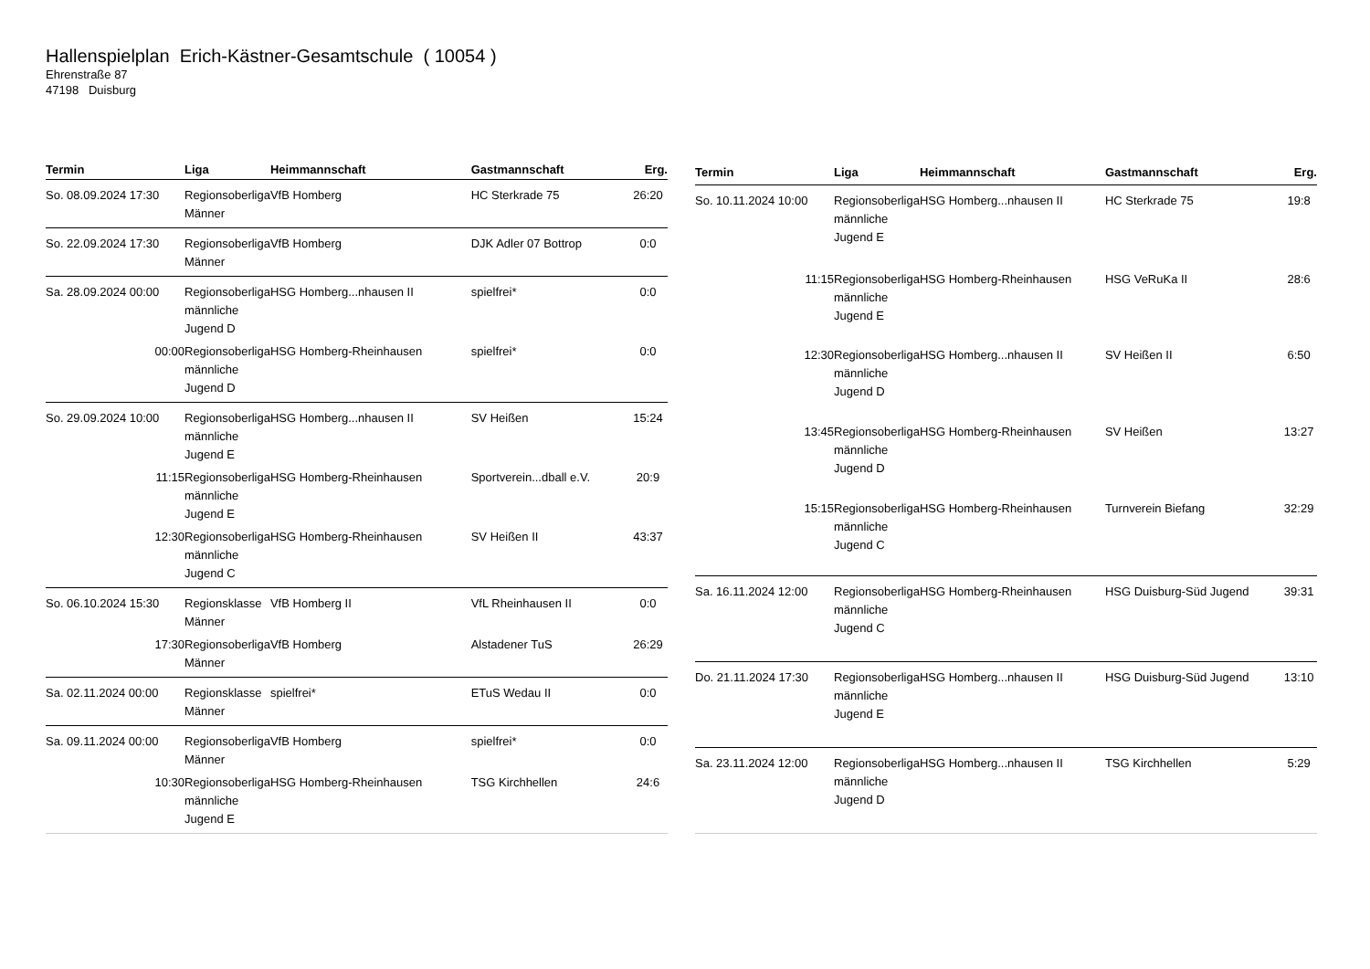Hallenspielplan Erich-Kästner-Gesamtschule ( 10054 )
Ehrenstraße 87
47198 Duisburg
| Termin | Liga | Heimmannschaft | Gastmannschaft | Erg. |
| --- | --- | --- | --- | --- |
| So. 08.09.2024 17:30 | Regionsoberliga Männer | VfB Homberg | HC Sterkrade 75 | 26:20 |
| So. 22.09.2024 17:30 | Regionsoberliga Männer | VfB Homberg | DJK Adler 07 Bottrop | 0:0 |
| Sa. 28.09.2024 00:00 | Regionsoberliga männliche Jugend D | HSG Homberg...nhausen II | spielfrei* | 0:0 |
| 00:00 | Regionsoberliga männliche Jugend D | HSG Homberg-Rheinhausen | spielfrei* | 0:0 |
| So. 29.09.2024 10:00 | Regionsoberliga männliche Jugend E | HSG Homberg...nhausen II | SV Heißen | 15:24 |
| 11:15 | Regionsoberliga männliche Jugend E | HSG Homberg-Rheinhausen | Sportverein...dball e.V. | 20:9 |
| 12:30 | Regionsoberliga männliche Jugend C | HSG Homberg-Rheinhausen | SV Heißen II | 43:37 |
| So. 06.10.2024 15:30 | Regionsklasse Männer | VfB Homberg II | VfL Rheinhausen II | 0:0 |
| 17:30 | Regionsoberliga Männer | VfB Homberg | Alstadener TuS | 26:29 |
| Sa. 02.11.2024 00:00 | Regionsklasse Männer | spielfrei* | ETuS Wedau II | 0:0 |
| Sa. 09.11.2024 00:00 | Regionsoberliga Männer | VfB Homberg | spielfrei* | 0:0 |
| 10:30 | Regionsoberliga männliche Jugend E | HSG Homberg-Rheinhausen | TSG Kirchhellen | 24:6 |
| Termin | Liga | Heimmannschaft | Gastmannschaft | Erg. |
| --- | --- | --- | --- | --- |
| So. 10.11.2024 10:00 | Regionsoberliga männliche Jugend E | HSG Homberg...nhausen II | HC Sterkrade 75 | 19:8 |
| 11:15 | Regionsoberliga männliche Jugend E | HSG Homberg-Rheinhausen | HSG VeRuKa II | 28:6 |
| 12:30 | Regionsoberliga männliche Jugend D | HSG Homberg...nhausen II | SV Heißen II | 6:50 |
| 13:45 | Regionsoberliga männliche Jugend D | HSG Homberg-Rheinhausen | SV Heißen | 13:27 |
| 15:15 | Regionsoberliga männliche Jugend C | HSG Homberg-Rheinhausen | Turnverein Biefang | 32:29 |
| Sa. 16.11.2024 12:00 | Regionsoberliga männliche Jugend C | HSG Homberg-Rheinhausen | HSG Duisburg-Süd Jugend | 39:31 |
| Do. 21.11.2024 17:30 | Regionsoberliga männliche Jugend E | HSG Homberg...nhausen II | HSG Duisburg-Süd Jugend | 13:10 |
| Sa. 23.11.2024 12:00 | Regionsoberliga männliche Jugend D | HSG Homberg...nhausen II | TSG Kirchhellen | 5:29 |